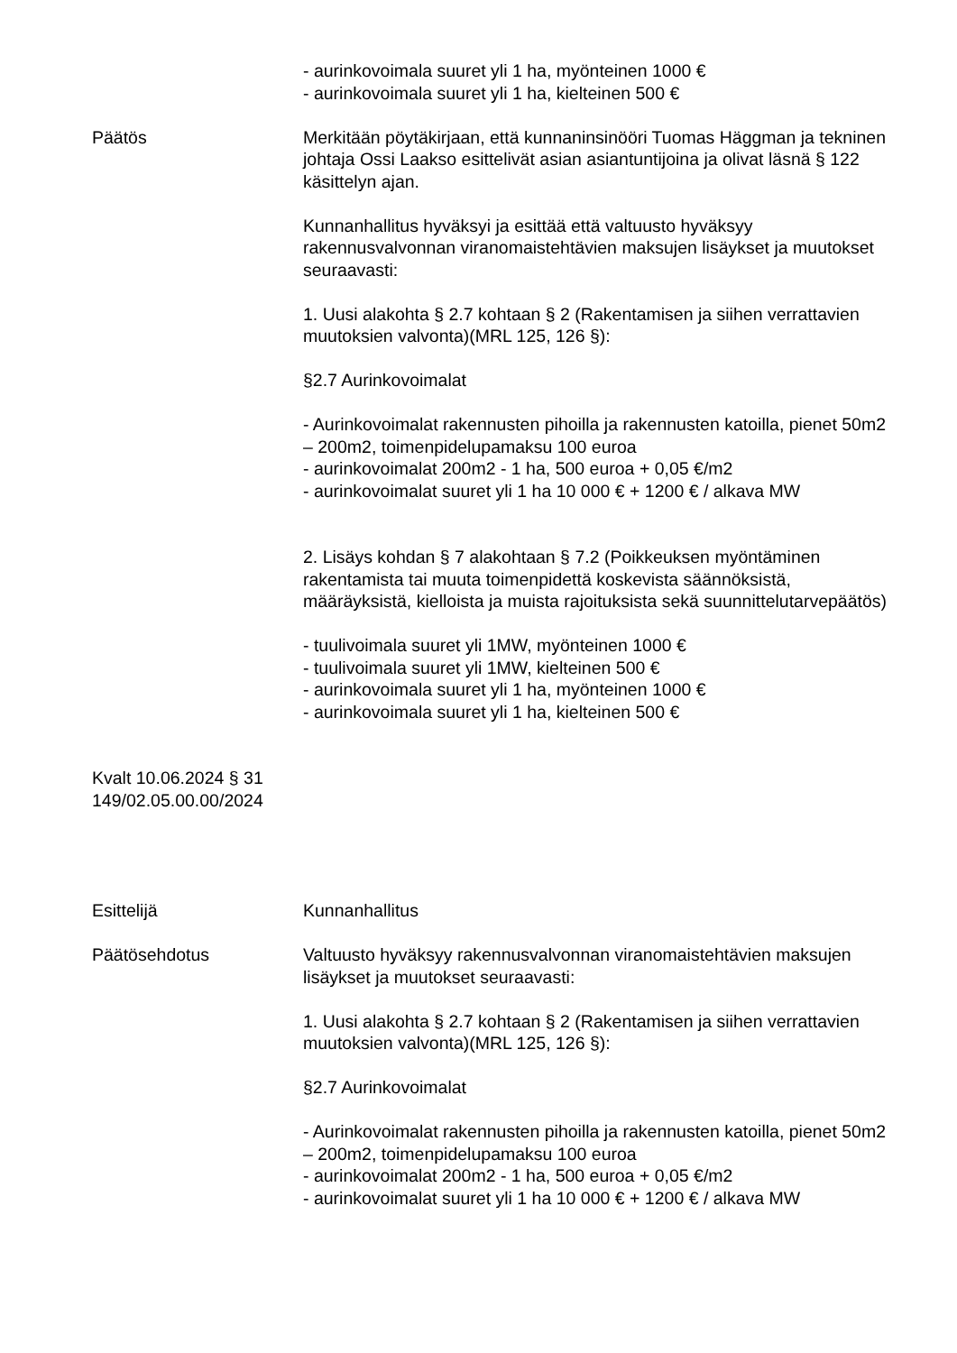- aurinkovoimala suuret yli 1 ha, myönteinen 1000 €
- aurinkovoimala suuret yli 1 ha, kielteinen 500 €
Päätös Merkitään pöytäkirjaan, että kunnaninsinööri Tuomas Häggman ja tekninen johtaja Ossi Laakso esittelivät asian asiantuntijoina ja olivat läsnä § 122 käsittelyn ajan.
Kunnanhallitus hyväksyi ja esittää että valtuusto hyväksyy rakennusvalvonnan viranomaistehtävien maksujen lisäykset ja muutokset seuraavasti:
1. Uusi alakohta § 2.7 kohtaan § 2 (Rakentamisen ja siihen verrattavien muutoksien valvonta)(MRL 125, 126 §):
§2.7 Aurinkovoimalat
- Aurinkovoimalat rakennusten pihoilla ja rakennusten katoilla, pienet 50m2 – 200m2, toimenpidelupamaksu 100 euroa
- aurinkovoimalat 200m2 - 1 ha, 500 euroa + 0,05 €/m2
- aurinkovoimalat suuret yli 1 ha 10 000 € + 1200 € / alkava MW
2. Lisäys kohdan § 7 alakohtaan § 7.2 (Poikkeuksen myöntäminen rakentamista tai muuta toimenpidettä koskevista säännöksistä, määräyksistä, kielloista ja muista rajoituksista sekä suunnittelutarvepäätös)
- tuulivoimala suuret yli 1MW, myönteinen 1000 €
- tuulivoimala suuret yli 1MW, kielteinen 500 €
- aurinkovoimala suuret yli 1 ha, myönteinen 1000 €
- aurinkovoimala suuret yli 1 ha, kielteinen 500 €
Kvalt 10.06.2024 § 31
149/02.05.00.00/2024
Esittelijä Kunnanhallitus
Päätösehdotus Valtuusto hyväksyy rakennusvalvonnan viranomaistehtävien maksujen lisäykset ja muutokset seuraavasti:
1. Uusi alakohta § 2.7 kohtaan § 2 (Rakentamisen ja siihen verrattavien muutoksien valvonta)(MRL 125, 126 §):
§2.7 Aurinkovoimalat
- Aurinkovoimalat rakennusten pihoilla ja rakennusten katoilla, pienet 50m2 – 200m2, toimenpidelupamaksu 100 euroa
- aurinkovoimalat 200m2 - 1 ha, 500 euroa + 0,05 €/m2
- aurinkovoimalat suuret yli 1 ha 10 000 € + 1200 € / alkava MW